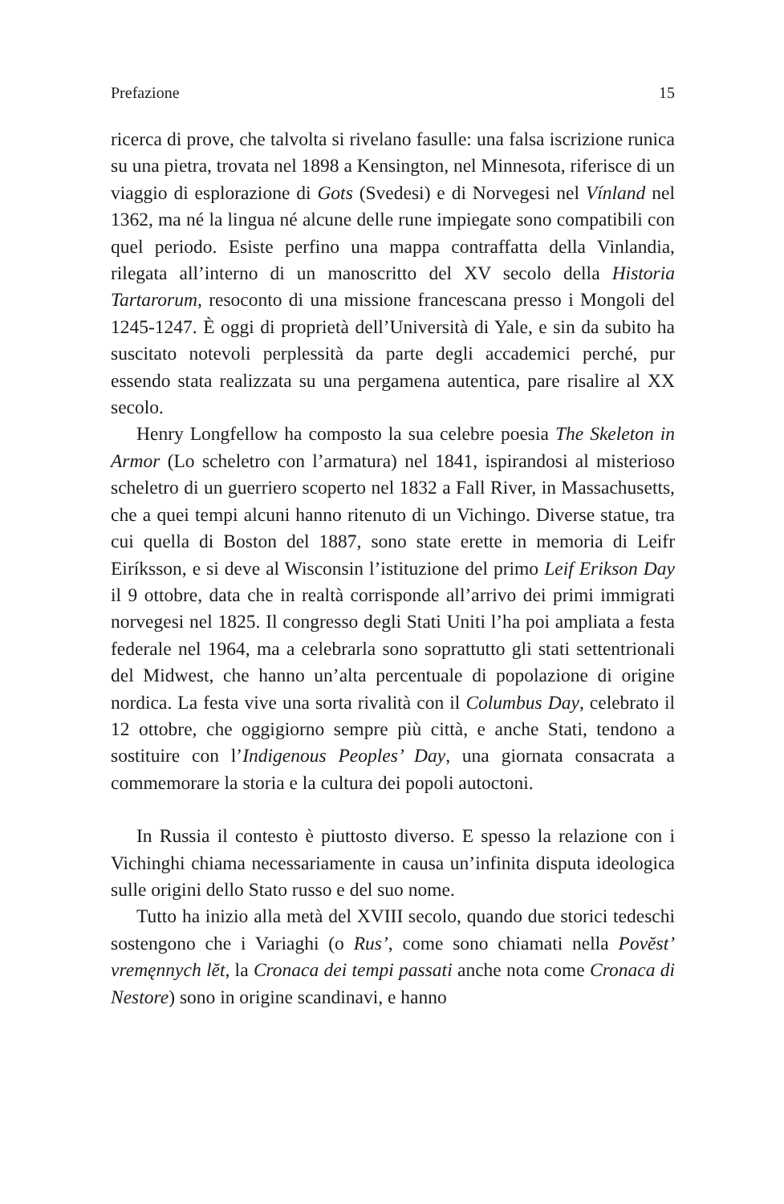Prefazione 15
ricerca di prove, che talvolta si rivelano fasulle: una falsa iscrizione runica su una pietra, trovata nel 1898 a Kensington, nel Minnesota, riferisce di un viaggio di esplorazione di Gots (Svedesi) e di Norvegesi nel Vínland nel 1362, ma né la lingua né alcune delle rune impiegate sono compatibili con quel periodo. Esiste perfino una mappa contraffatta della Vinlandia, rilegata all’interno di un manoscritto del XV secolo della Historia Tartarorum, resoconto di una missione francescana presso i Mongoli del 1245-1247. È oggi di proprietà dell’Università di Yale, e sin da subito ha suscitato notevoli perplessità da parte degli accademici perché, pur essendo stata realizzata su una pergamena autentica, pare risalire al XX secolo.
Henry Longfellow ha composto la sua celebre poesia The Skeleton in Armor (Lo scheletro con l’armatura) nel 1841, ispirandosi al misterioso scheletro di un guerriero scoperto nel 1832 a Fall River, in Massachusetts, che a quei tempi alcuni hanno ritenuto di un Vichingo. Diverse statue, tra cui quella di Boston del 1887, sono state erette in memoria di Leifr Eiríksson, e si deve al Wisconsin l’istituzione del primo Leif Erikson Day il 9 ottobre, data che in realtà corrisponde all’arrivo dei primi immigrati norvegesi nel 1825. Il congresso degli Stati Uniti l’ha poi ampliata a festa federale nel 1964, ma a celebrarla sono soprattutto gli stati settentrionali del Midwest, che hanno un’alta percentuale di popolazione di origine nordica. La festa vive una sorta rivalità con il Columbus Day, celebrato il 12 ottobre, che oggigiorno sempre più città, e anche Stati, tendono a sostituire con l’Indigenous Peoples’ Day, una giornata consacrata a commemorare la storia e la cultura dei popoli autoctoni.
In Russia il contesto è piuttosto diverso. E spesso la relazione con i Vichinghi chiama necessariamente in causa un’infinita disputa ideologica sulle origini dello Stato russo e del suo nome.
Tutto ha inizio alla metà del XVIII secolo, quando due storici tedeschi sostengono che i Variaghi (o Rus’, come sono chiamati nella Povĕst’ vremęnnych lĕt, la Cronaca dei tempi passati anche nota come Cronaca di Nestore) sono in origine scandinavi, e hanno